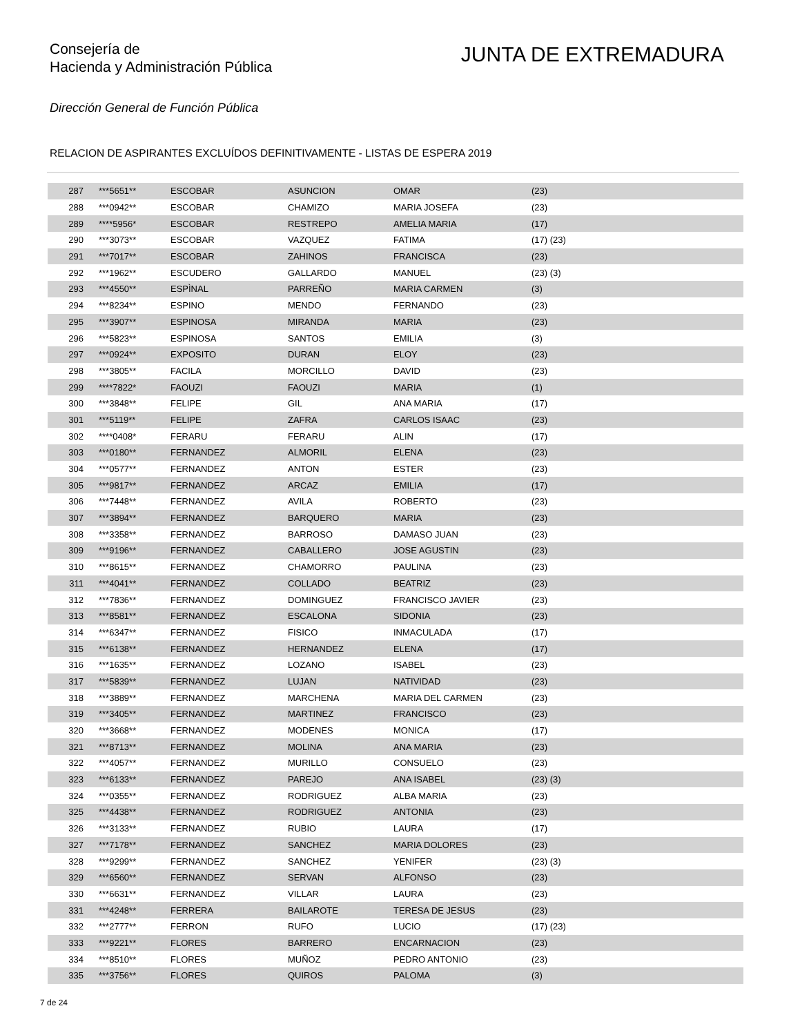Consejería de
Hacienda y Administración Pública
JUNTA DE EXTREMADURA
Dirección General de Función Pública
RELACION DE ASPIRANTES EXCLUÍDOS DEFINITIVAMENTE - LISTAS DE ESPERA 2019
| 287 | ***5651** | ESCOBAR | ASUNCION | OMAR | (23) |
| 288 | ***0942** | ESCOBAR | CHAMIZO | MARIA JOSEFA | (23) |
| 289 | ****5956* | ESCOBAR | RESTREPO | AMELIA MARIA | (17) |
| 290 | ***3073** | ESCOBAR | VAZQUEZ | FATIMA | (17) (23) |
| 291 | ***7017** | ESCOBAR | ZAHINOS | FRANCISCA | (23) |
| 292 | ***1962** | ESCUDERO | GALLARDO | MANUEL | (23) (3) |
| 293 | ***4550** | ESPÌNAL | PARREÑO | MARIA CARMEN | (3) |
| 294 | ***8234** | ESPINO | MENDO | FERNANDO | (23) |
| 295 | ***3907** | ESPINOSA | MIRANDA | MARIA | (23) |
| 296 | ***5823** | ESPINOSA | SANTOS | EMILIA | (3) |
| 297 | ***0924** | EXPOSITO | DURAN | ELOY | (23) |
| 298 | ***3805** | FACILA | MORCILLO | DAVID | (23) |
| 299 | ****7822* | FAOUZI | FAOUZI | MARIA | (1) |
| 300 | ***3848** | FELIPE | GIL | ANA MARIA | (17) |
| 301 | ***5119** | FELIPE | ZAFRA | CARLOS ISAAC | (23) |
| 302 | ****0408* | FERARU | FERARU | ALIN | (17) |
| 303 | ***0180** | FERNANDEZ | ALMORIL | ELENA | (23) |
| 304 | ***0577** | FERNANDEZ | ANTON | ESTER | (23) |
| 305 | ***9817** | FERNANDEZ | ARCAZ | EMILIA | (17) |
| 306 | ***7448** | FERNANDEZ | AVILA | ROBERTO | (23) |
| 307 | ***3894** | FERNANDEZ | BARQUERO | MARIA | (23) |
| 308 | ***3358** | FERNANDEZ | BARROSO | DAMASO JUAN | (23) |
| 309 | ***9196** | FERNANDEZ | CABALLERO | JOSE AGUSTIN | (23) |
| 310 | ***8615** | FERNANDEZ | CHAMORRO | PAULINA | (23) |
| 311 | ***4041** | FERNANDEZ | COLLADO | BEATRIZ | (23) |
| 312 | ***7836** | FERNANDEZ | DOMINGUEZ | FRANCISCO JAVIER | (23) |
| 313 | ***8581** | FERNANDEZ | ESCALONA | SIDONIA | (23) |
| 314 | ***6347** | FERNANDEZ | FISICO | INMACULADA | (17) |
| 315 | ***6138** | FERNANDEZ | HERNANDEZ | ELENA | (17) |
| 316 | ***1635** | FERNANDEZ | LOZANO | ISABEL | (23) |
| 317 | ***5839** | FERNANDEZ | LUJAN | NATIVIDAD | (23) |
| 318 | ***3889** | FERNANDEZ | MARCHENA | MARIA DEL CARMEN | (23) |
| 319 | ***3405** | FERNANDEZ | MARTINEZ | FRANCISCO | (23) |
| 320 | ***3668** | FERNANDEZ | MODENES | MONICA | (17) |
| 321 | ***8713** | FERNANDEZ | MOLINA | ANA MARIA | (23) |
| 322 | ***4057** | FERNANDEZ | MURILLO | CONSUELO | (23) |
| 323 | ***6133** | FERNANDEZ | PAREJO | ANA ISABEL | (23) (3) |
| 324 | ***0355** | FERNANDEZ | RODRIGUEZ | ALBA MARIA | (23) |
| 325 | ***4438** | FERNANDEZ | RODRIGUEZ | ANTONIA | (23) |
| 326 | ***3133** | FERNANDEZ | RUBIO | LAURA | (17) |
| 327 | ***7178** | FERNANDEZ | SANCHEZ | MARIA DOLORES | (23) |
| 328 | ***9299** | FERNANDEZ | SANCHEZ | YENIFER | (23) (3) |
| 329 | ***6560** | FERNANDEZ | SERVAN | ALFONSO | (23) |
| 330 | ***6631** | FERNANDEZ | VILLAR | LAURA | (23) |
| 331 | ***4248** | FERRERA | BAILAROTE | TERESA DE JESUS | (23) |
| 332 | ***2777** | FERRON | RUFO | LUCIO | (17) (23) |
| 333 | ***9221** | FLORES | BARRERO | ENCARNACION | (23) |
| 334 | ***8510** | FLORES | MUÑOZ | PEDRO ANTONIO | (23) |
| 335 | ***3756** | FLORES | QUIROS | PALOMA | (3) |
7 de 24